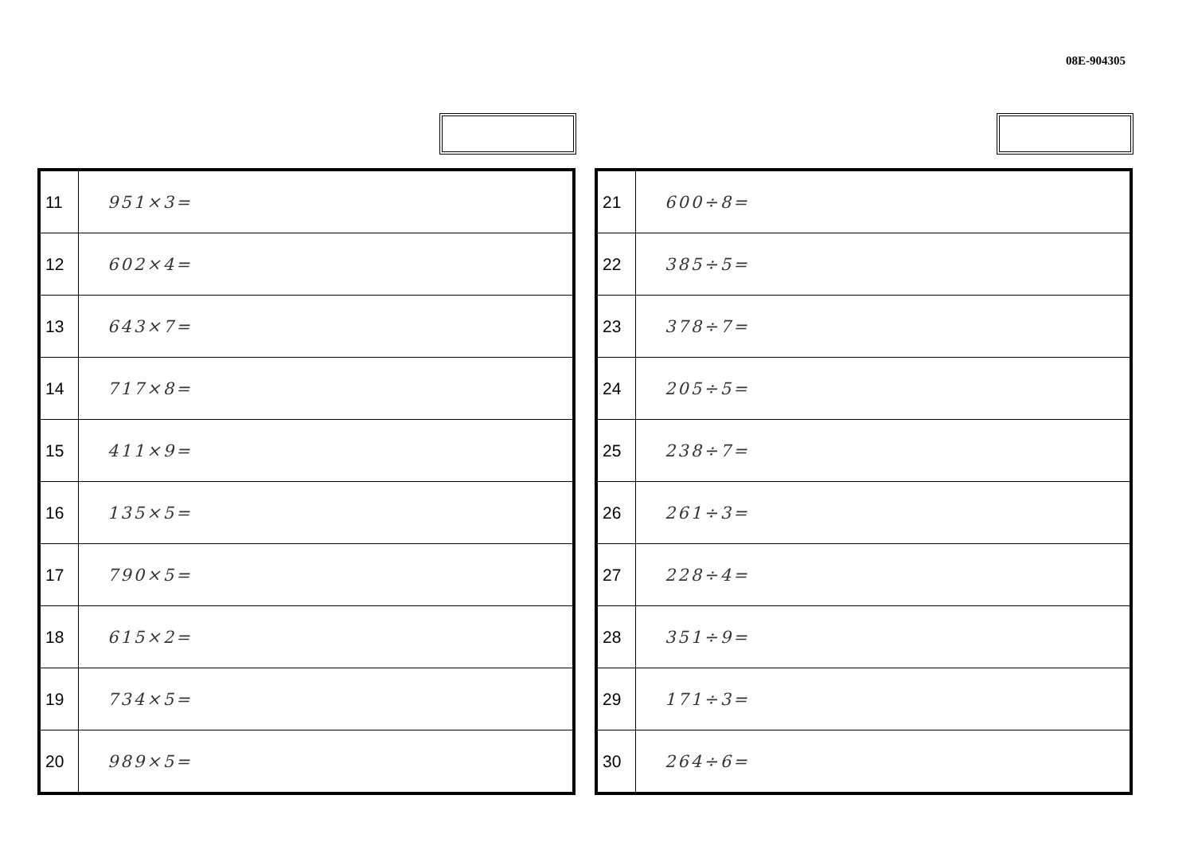08E-904305
| 11 | 951×3= |
| 12 | 602×4= |
| 13 | 643×7= |
| 14 | 717×8= |
| 15 | 411×9= |
| 16 | 135×5= |
| 17 | 790×5= |
| 18 | 615×2= |
| 19 | 734×5= |
| 20 | 989×5= |
| 21 | 600÷8= |
| 22 | 385÷5= |
| 23 | 378÷7= |
| 24 | 205÷5= |
| 25 | 238÷7= |
| 26 | 261÷3= |
| 27 | 228÷4= |
| 28 | 351÷9= |
| 29 | 171÷3= |
| 30 | 264÷6= |